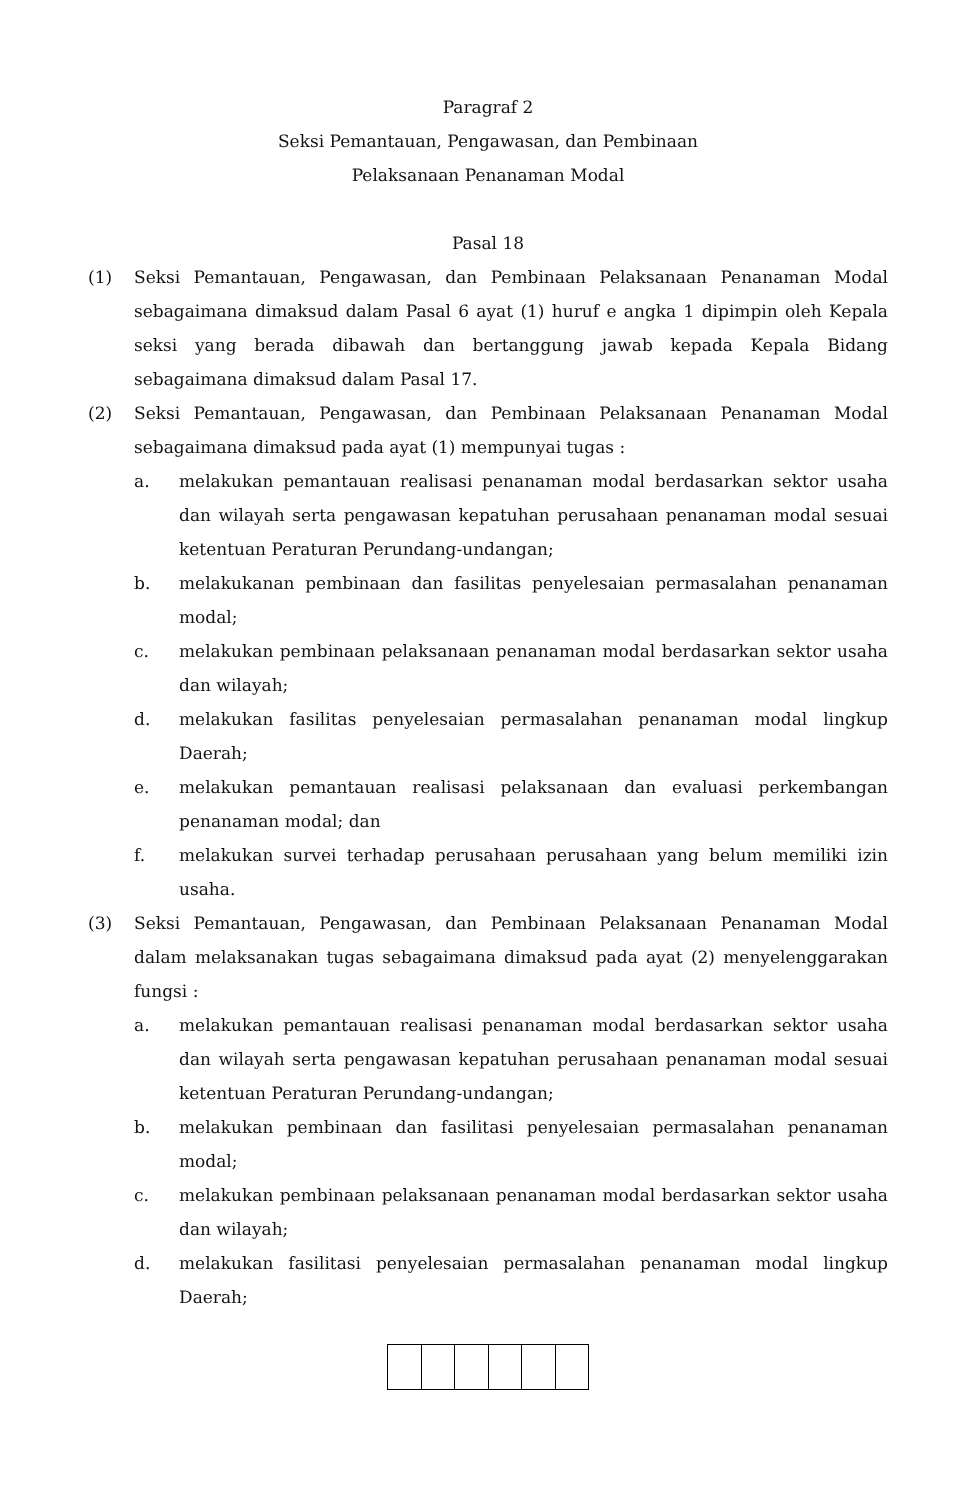Paragraf 2
Seksi Pemantauan, Pengawasan, dan Pembinaan
Pelaksanaan Penanaman Modal
Pasal 18
(1) Seksi Pemantauan, Pengawasan, dan Pembinaan Pelaksanaan Penanaman Modal sebagaimana dimaksud dalam Pasal 6 ayat (1) huruf e angka 1 dipimpin oleh Kepala seksi yang berada dibawah dan bertanggung jawab kepada Kepala Bidang sebagaimana dimaksud dalam Pasal 17.
(2) Seksi Pemantauan, Pengawasan, dan Pembinaan Pelaksanaan Penanaman Modal sebagaimana dimaksud pada ayat (1) mempunyai tugas :
a. melakukan pemantauan realisasi penanaman modal berdasarkan sektor usaha dan wilayah serta pengawasan kepatuhan perusahaan penanaman modal sesuai ketentuan Peraturan Perundang-undangan;
b. melakukanan pembinaan dan fasilitas penyelesaian permasalahan penanaman modal;
c. melakukan pembinaan pelaksanaan penanaman modal berdasarkan sektor usaha dan wilayah;
d. melakukan fasilitas penyelesaian permasalahan penanaman modal lingkup Daerah;
e. melakukan pemantauan realisasi pelaksanaan dan evaluasi perkembangan penanaman modal; dan
f. melakukan survei terhadap perusahaan perusahaan yang belum memiliki izin usaha.
(3) Seksi Pemantauan, Pengawasan, dan Pembinaan Pelaksanaan Penanaman Modal dalam melaksanakan tugas sebagaimana dimaksud pada ayat (2) menyelenggarakan fungsi :
a. melakukan pemantauan realisasi penanaman modal berdasarkan sektor usaha dan wilayah serta pengawasan kepatuhan perusahaan penanaman modal sesuai ketentuan Peraturan Perundang-undangan;
b. melakukan pembinaan dan fasilitasi penyelesaian permasalahan penanaman modal;
c. melakukan pembinaan pelaksanaan penanaman modal berdasarkan sektor usaha dan wilayah;
d. melakukan fasilitasi penyelesaian permasalahan penanaman modal lingkup Daerah;